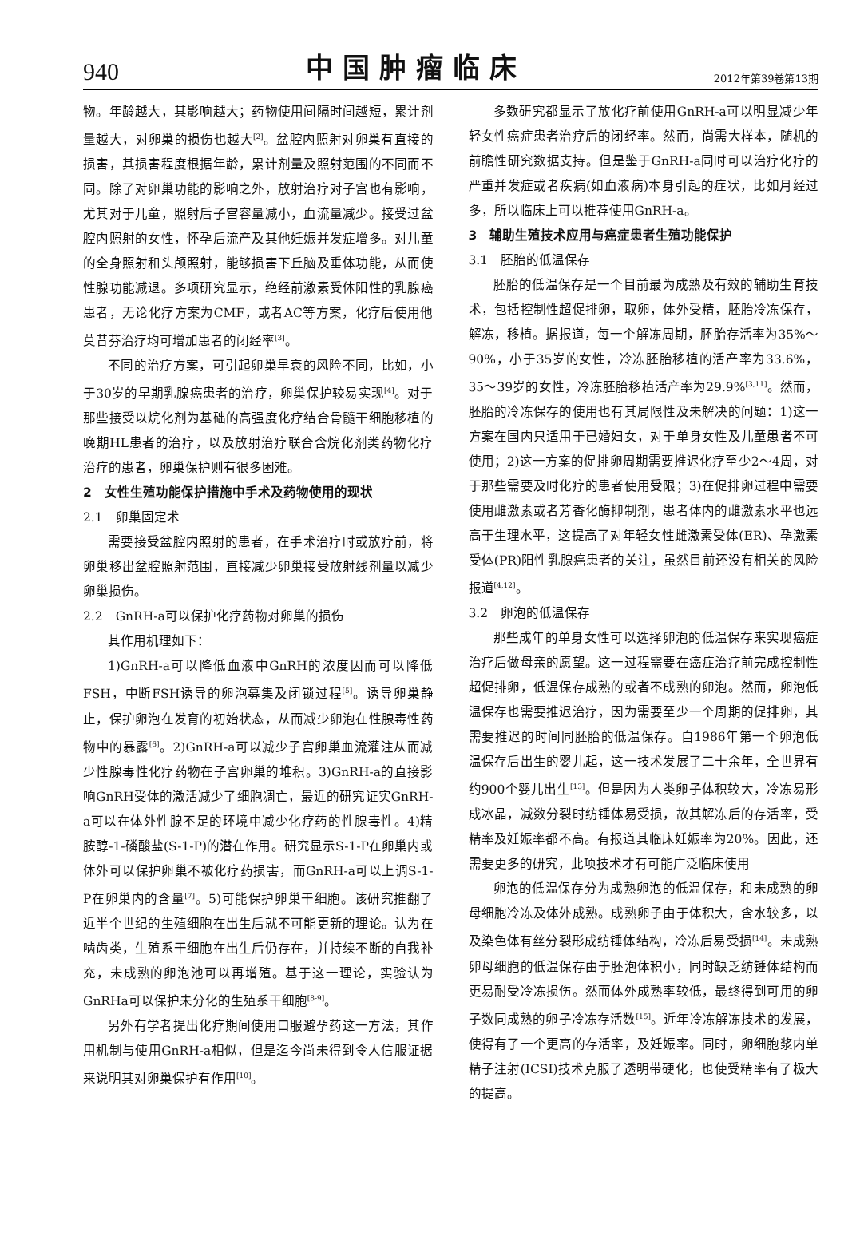940 中国肿瘤临床 2012年第39卷第13期
物。年龄越大，其影响越大；药物使用间隔时间越短，累计剂量越大，对卵巢的损伤也越大<sup>[2]</sup>。盆腔内照射对卵巢有直接的损害，其损害程度根据年龄，累计剂量及照射范围的不同而不同。除了对卵巢功能的影响之外，放射治疗对子宫也有影响，尤其对于儿童，照射后子宫容量减小，血流量减少。接受过盆腔内照射的女性，怀孕后流产及其他妊娠并发症增多。对儿童的全身照射和头颅照射，能够损害下丘脑及垂体功能，从而使性腺功能减退。多项研究显示，绝经前激素受体阳性的乳腺癌患者，无论化疗方案为CMF，或者AC等方案，化疗后使用他莫昔芬治疗均可增加患者的闭经率<sup>[3]</sup>。
不同的治疗方案，可引起卵巢早衰的风险不同，比如，小于30岁的早期乳腺癌患者的治疗，卵巢保护较易实现<sup>[4]</sup>。对于那些接受以烷化剂为基础的高强度化疗结合骨髓干细胞移植的晚期HL患者的治疗，以及放射治疗联合含烷化剂类药物化疗治疗的患者，卵巢保护则有很多困难。
2　女性生殖功能保护措施中手术及药物使用的现状
2.1　卵巢固定术
需要接受盆腔内照射的患者，在手术治疗时或放疗前，将卵巢移出盆腔照射范围，直接减少卵巢接受放射线剂量以减少卵巢损伤。
2.2　GnRH-a可以保护化疗药物对卵巢的损伤
其作用机理如下：
1)GnRH-a可以降低血液中GnRH的浓度因而可以降低FSH，中断FSH诱导的卵泡募集及闭锁过程<sup>[5]</sup>。诱导卵巢静止，保护卵泡在发育的初始状态，从而减少卵泡在性腺毒性药物中的暴露<sup>[6]</sup>。2)GnRH-a可以减少子宫卵巢血流灌注从而减少性腺毒性化疗药物在子宫卵巢的堆积。3)GnRH-a的直接影响GnRH受体的激活减少了细胞凋亡，最近的研究证实GnRH-a可以在体外性腺不足的环境中减少化疗药的性腺毒性。4)精胺醇-1-磷酸盐(S-1-P)的潜在作用。研究显示S-1-P在卵巢内或体外可以保护卵巢不被化疗药损害，而GnRH-a可以上调S-1-P在卵巢内的含量<sup>[7]</sup>。5)可能保护卵巢干细胞。该研究推翻了近半个世纪的生殖细胞在出生后就不可能更新的理论。认为在啮齿类，生殖系干细胞在出生后仍存在，并持续不断的自我补充，未成熟的卵泡池可以再增殖。基于这一理论，实验认为GnRHa可以保护未分化的生殖系干细胞<sup>[8-9]</sup>。
另外有学者提出化疗期间使用口服避孕药这一方法，其作用机制与使用GnRH-a相似，但是迄今尚未得到令人信服证据来说明其对卵巢保护有作用<sup>[10]</sup>。
多数研究都显示了放化疗前使用GnRH-a可以明显减少年轻女性癌症患者治疗后的闭经率。然而，尚需大样本，随机的前瞻性研究数据支持。但是鉴于GnRH-a同时可以治疗化疗的严重并发症或者疾病(如血液病)本身引起的症状，比如月经过多，所以临床上可以推荐使用GnRH-a。
3　辅助生殖技术应用与癌症患者生殖功能保护
3.1　胚胎的低温保存
胚胎的低温保存是一个目前最为成熟及有效的辅助生育技术，包括控制性超促排卵，取卵，体外受精，胚胎冷冻保存，解冻，移植。据报道，每一个解冻周期，胚胎存活率为35%～90%，小于35岁的女性，冷冻胚胎移植的活产率为33.6%，35～39岁的女性，冷冻胚胎移植活产率为29.9%<sup>[3,11]</sup>。然而，胚胎的冷冻保存的使用也有其局限性及未解决的问题：1)这一方案在国内只适用于已婚妇女，对于单身女性及儿童患者不可使用；2)这一方案的促排卵周期需要推迟化疗至少2～4周，对于那些需要及时化疗的患者使用受限；3)在促排卵过程中需要使用雌激素或者芳香化酶抑制剂，患者体内的雌激素水平也远高于生理水平，这提高了对年轻女性雌激素受体(ER)、孕激素受体(PR)阳性乳腺癌患者的关注，虽然目前还没有相关的风险报道<sup>[4,12]</sup>。
3.2　卵泡的低温保存
那些成年的单身女性可以选择卵泡的低温保存来实现癌症治疗后做母亲的愿望。这一过程需要在癌症治疗前完成控制性超促排卵，低温保存成熟的或者不成熟的卵泡。然而，卵泡低温保存也需要推迟治疗，因为需要至少一个周期的促排卵，其需要推迟的时间同胚胎的低温保存。自1986年第一个卵泡低温保存后出生的婴儿起，这一技术发展了二十余年，全世界有约900个婴儿出生<sup>[13]</sup>。但是因为人类卵子体积较大，冷冻易形成冰晶，减数分裂时纺锤体易受损，故其解冻后的存活率，受精率及妊娠率都不高。有报道其临床妊娠率为20%。因此，还需要更多的研究，此项技术才有可能广泛临床使用
卵泡的低温保存分为成熟卵泡的低温保存，和未成熟的卵母细胞冷冻及体外成熟。成熟卵子由于体积大，含水较多，以及染色体有丝分裂形成纺锤体结构，冷冻后易受损<sup>[14]</sup>。未成熟卵母细胞的低温保存由于胚泡体积小，同时缺乏纺锤体结构而更易耐受冷冻损伤。然而体外成熟率较低，最终得到可用的卵子数同成熟的卵子冷冻存活数<sup>[15]</sup>。近年冷冻解冻技术的发展，使得有了一个更高的存活率，及妊娠率。同时，卵细胞浆内单精子注射(ICSI)技术克服了透明带硬化，也使受精率有了极大的提高。